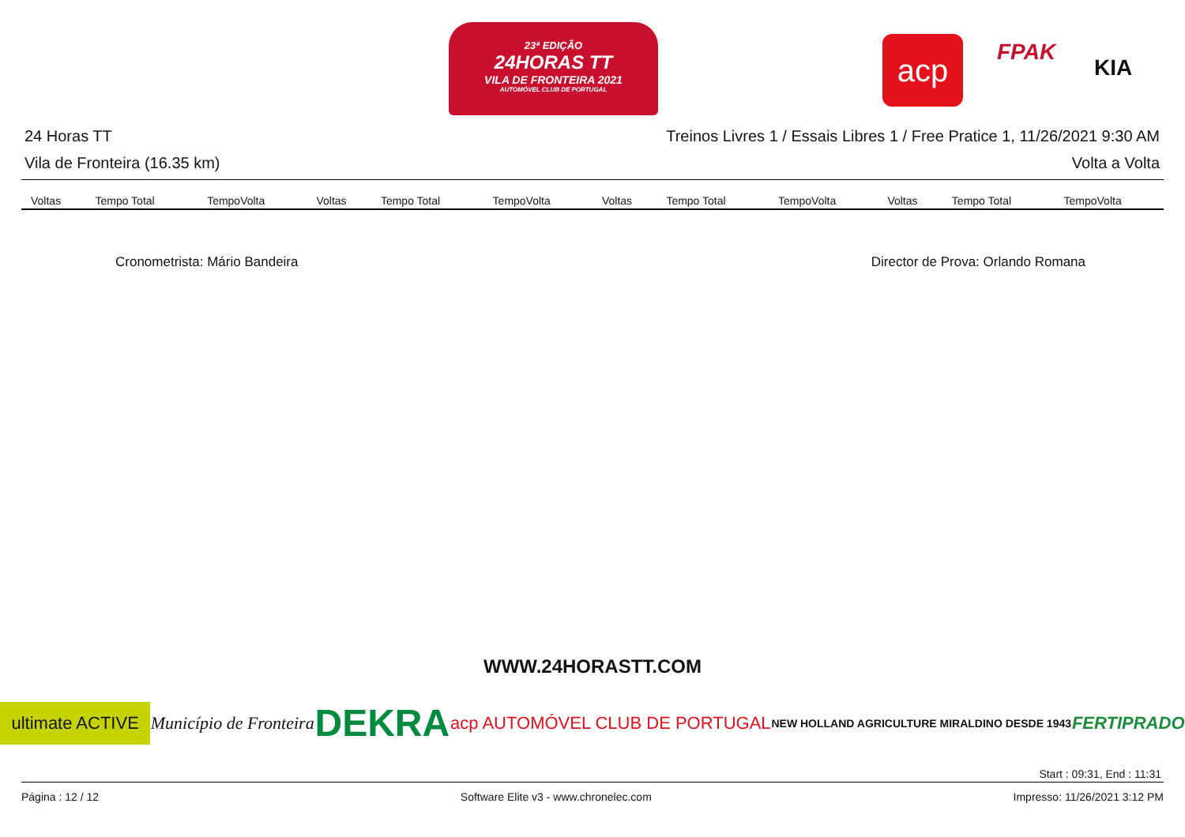23ª EDIÇÃO
24HORAS TT
VILA DE FRONTEIRA 2021
AUTOMÓVEL CLUB DE PORTUGAL
acp FPAK
KIA
24 Horas TT Treinos Livres 1 / Essais Libres 1 / Free Pratice 1, 11/26/2021 9:30 AM
Vila de Fronteira (16.35 km) Volta a Volta
| Voltas | Tempo Total | TempoVolta | Voltas | Tempo Total | TempoVolta | Voltas | Tempo Total | TempoVolta | Voltas | Tempo Total | TempoVolta |
| --- | --- | --- | --- | --- | --- | --- | --- | --- | --- | --- | --- |
Cronometrista: Mário Bandeira Director de Prova: Orlando Romana
WWW.24HORASTT.COM
ultimate ACTIVE Município de Fronteira DEKRA acp AUTOMÓVEL CLUB DE PORTUGAL NEW HOLLAND AGRICULTURE MIRALDINO DESDE 1943 FERTIPRADO
Start : 09:31, End : 11:31
Página : 12 / 12 Software Elite v3 - www.chronelec.com Impresso: 11/26/2021 3:12 PM